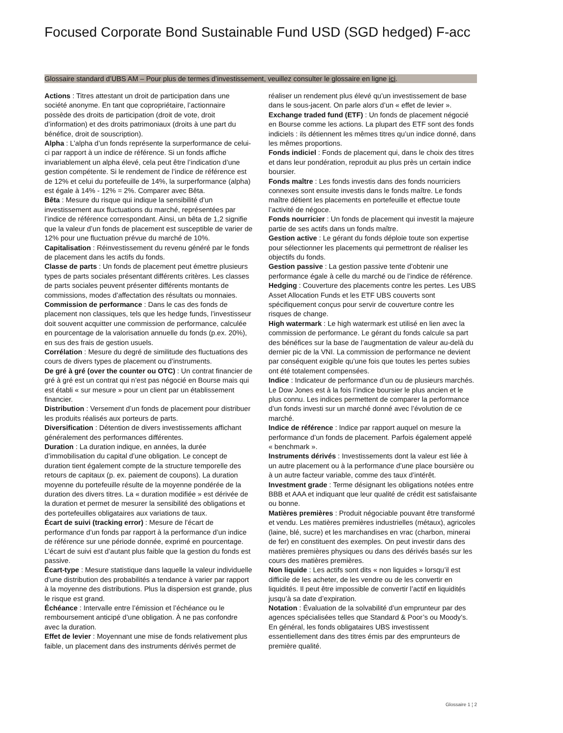Focused Corporate Bond Sustainable Fund USD (SGD hedged) F-acc
Glossaire standard d’UBS AM – Pour plus de termes d’investissement, veuillez consulter le glossaire en ligne ici.
Actions : Titres attestant un droit de participation dans une société anonyme. En tant que copropriétaire, l’actionnaire possède des droits de participation (droit de vote, droit d’information) et des droits patrimoniaux (droits à une part du bénéfice, droit de souscription).
Alpha : L’alpha d’un fonds représente la surperformance de celui-ci par rapport à un indice de référence. Si un fonds affiche invariablement un alpha élevé, cela peut être l’indication d’une gestion compétente. Si le rendement de l’indice de référence est de 12% et celui du portefeuille de 14%, la surperformance (alpha) est égale à 14% - 12% = 2%. Comparer avec Bêta.
Bêta : Mesure du risque qui indique la sensibilité d’un investissement aux fluctuations du marché, représentées par l’indice de référence correspondant. Ainsi, un bêta de 1,2 signifie que la valeur d’un fonds de placement est susceptible de varier de 12% pour une fluctuation prévue du marché de 10%.
Capitalisation : Réinvestissement du revenu généré par le fonds de placement dans les actifs du fonds.
Classe de parts : Un fonds de placement peut émettre plusieurs types de parts sociales présentant différents critères. Les classes de parts sociales peuvent présenter différents montants de commissions, modes d’affectation des résultats ou monnaies.
Commission de performance : Dans le cas des fonds de placement non classiques, tels que les hedge funds, l’investisseur doit souvent acquitter une commission de performance, calculée en pourcentage de la valorisation annuelle du fonds (p.ex. 20%), en sus des frais de gestion usuels.
Corrélation : Mesure du degré de similitude des fluctuations des cours de divers types de placement ou d’instruments.
De gré à gré (over the counter ou OTC) : Un contrat financier de gré à gré est un contrat qui n’est pas négocié en Bourse mais qui est établi « sur mesure » pour un client par un établissement financier.
Distribution : Versement d’un fonds de placement pour distribuer les produits réalisés aux porteurs de parts.
Diversification : Détention de divers investissements affichant généralement des performances différentes.
Duration : La duration indique, en années, la durée d’immobilisation du capital d’une obligation. Le concept de duration tient également compte de la structure temporelle des retours de capitaux (p. ex. paiement de coupons). La duration moyenne du portefeuille résulte de la moyenne pondérée de la duration des divers titres. La « duration modifiée » est dérivée de la duration et permet de mesurer la sensibilité des obligations et des portefeuilles obligataires aux variations de taux.
Écart de suivi (tracking error) : Mesure de l’écart de performance d’un fonds par rapport à la performance d’un indice de référence sur une période donnée, exprimé en pourcentage. L’écart de suivi est d’autant plus faible que la gestion du fonds est passive.
Écart-type : Mesure statistique dans laquelle la valeur individuelle d’une distribution des probabilités a tendance à varier par rapport à la moyenne des distributions. Plus la dispersion est grande, plus le risque est grand.
Échéance : Intervalle entre l’émission et l’échéance ou le remboursement anticipé d’une obligation. À ne pas confondre avec la duration.
Effet de levier : Moyennant une mise de fonds relativement plus faible, un placement dans des instruments dérivés permet de réaliser un rendement plus élevé qu’un investissement de base dans le sous-jacent. On parle alors d’un « effet de levier ».
Exchange traded fund (ETF) : Un fonds de placement négocié en Bourse comme les actions. La plupart des ETF sont des fonds indiciels : ils détiennent les mêmes titres qu’un indice donné, dans les mêmes proportions.
Fonds indiciel : Fonds de placement qui, dans le choix des titres et dans leur pondération, reproduit au plus près un certain indice boursier.
Fonds maître : Les fonds investis dans des fonds nourriciers connexes sont ensuite investis dans le fonds maître. Le fonds maître détient les placements en portefeuille et effectue toute l’activité de négoce.
Fonds nourricier : Un fonds de placement qui investit la majeure partie de ses actifs dans un fonds maître.
Gestion active : Le gérant du fonds déploie toute son expertise pour sélectionner les placements qui permettront de réaliser les objectifs du fonds.
Gestion passive : La gestion passive tente d’obtenir une performance égale à celle du marché ou de l’indice de référence.
Hedging : Couverture des placements contre les pertes. Les UBS Asset Allocation Funds et les ETF UBS couverts sont spécifiquement conçus pour servir de couverture contre les risques de change.
High watermark : Le high watermark est utilisé en lien avec la commission de performance. Le gérant du fonds calcule sa part des bénéfices sur la base de l’augmentation de valeur au-delà du dernier pic de la VNI. La commission de performance ne devient par conséquent exigible qu’une fois que toutes les pertes subies ont été totalement compensées.
Indice : Indicateur de performance d’un ou de plusieurs marchés. Le Dow Jones est à la fois l’indice boursier le plus ancien et le plus connu. Les indices permettent de comparer la performance d’un fonds investi sur un marché donné avec l’évolution de ce marché.
Indice de référence : Indice par rapport auquel on mesure la performance d’un fonds de placement. Parfois également appelé « benchmark ».
Instruments dérivés : Investissements dont la valeur est liée à un autre placement ou à la performance d’une place boursière ou à un autre facteur variable, comme des taux d’intérêt.
Investment grade : Terme désignant les obligations notées entre BBB et AAA et indiquant que leur qualité de crédit est satisfaisante ou bonne.
Matières premières : Produit négociable pouvant être transformé et vendu. Les matières premières industrielles (métaux), agricoles (laine, blé, sucre) et les marchandises en vrac (charbon, minerai de fer) en constituent des exemples. On peut investir dans des matières premières physiques ou dans des dérivés basés sur les cours des matières premières.
Non liquide : Les actifs sont dits « non liquides » lorsqu’il est difficile de les acheter, de les vendre ou de les convertir en liquidités. Il peut être impossible de convertir l’actif en liquidités jusqu’à sa date d’expiration.
Notation : Évaluation de la solvabilité d’un emprunteur par des agences spécialisées telles que Standard & Poor’s ou Moody’s. En général, les fonds obligataires UBS investissent essentiellement dans des titres émis par des emprunteurs de première qualité.
Glossaire 1 ¦ 2